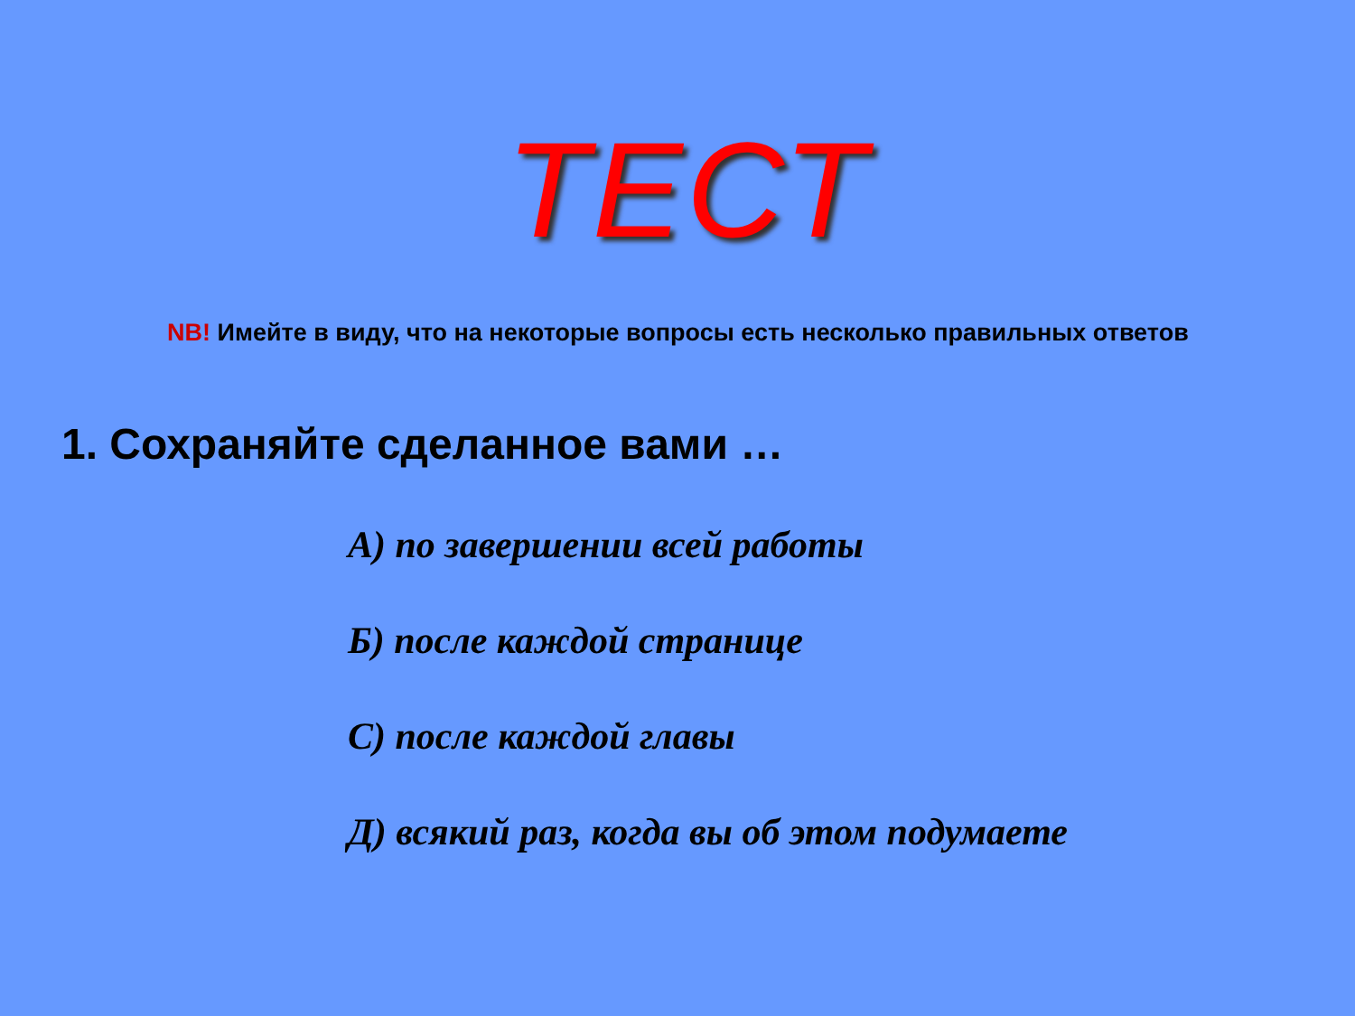ТЕСТ
NB! Имейте в виду, что на некоторые вопросы есть несколько правильных ответов
1. Сохраняйте сделанное вами …
А) по завершении всей работы
Б) после каждой странице
С) после каждой главы
Д) всякий раз, когда вы об этом подумаете